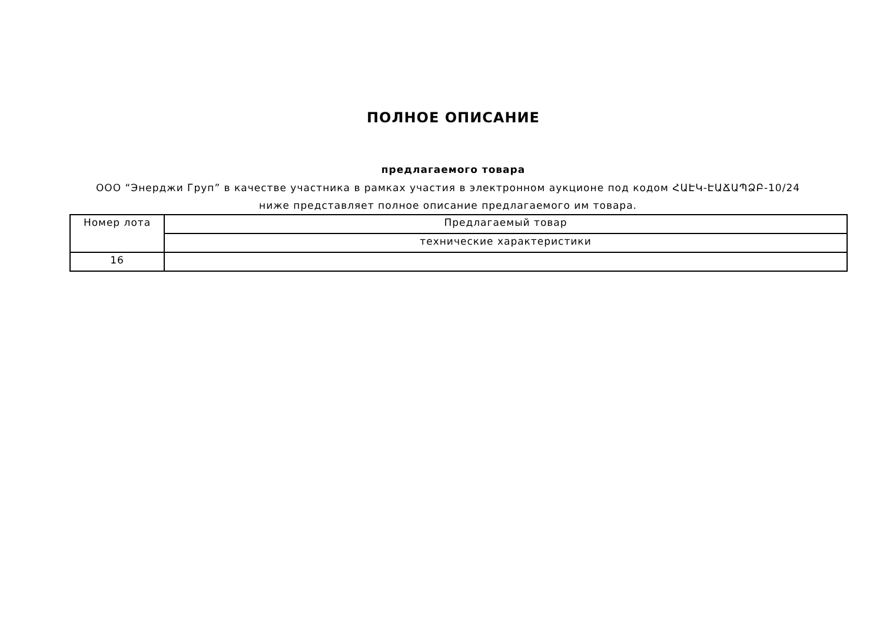ПОЛНОЕ ОПИСАНИЕ
предлагаемого товара
ООО “Энерджи Груп” в качестве участника в рамках участия в электронном аукционе под кодом ՀԱԷԿ-ԷԱՃԱՊՁԲ-10/24 ниже представляет полное описание предлагаемого им товара.
| Номер лота | Предлагаемый товар |
| --- | --- |
| | технические характеристики |
| 16 | |